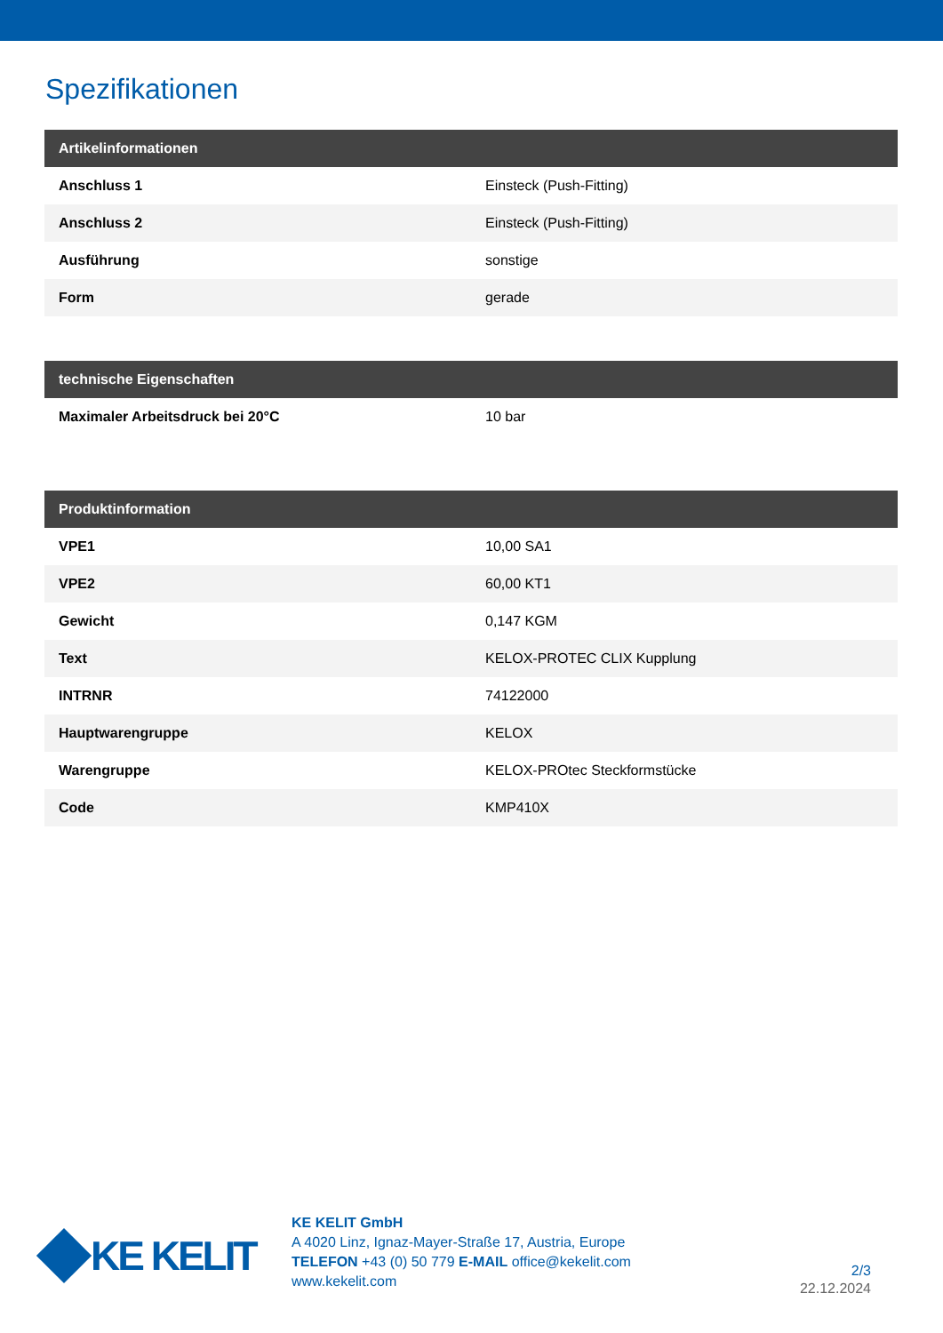Spezifikationen
| Artikelinformationen | |
| --- | --- |
| Anschluss 1 | Einsteck (Push-Fitting) |
| Anschluss 2 | Einsteck (Push-Fitting) |
| Ausführung | sonstige |
| Form | gerade |
| technische Eigenschaften | |
| --- | --- |
| Maximaler Arbeitsdruck bei 20°C | 10 bar |
| Produktinformation | |
| --- | --- |
| VPE1 | 10,00 SA1 |
| VPE2 | 60,00 KT1 |
| Gewicht | 0,147 KGM |
| Text | KELOX-PROTEC CLIX Kupplung |
| INTRNR | 74122000 |
| Hauptwarengruppe | KELOX |
| Warengruppe | KELOX-PROtec Steckformstücke |
| Code | KMP410X |
KE KELIT
KE KELIT GmbH
A 4020 Linz, Ignaz-Mayer-Straße 17, Austria, Europe
TELEFON +43 (0) 50 779 E-MAIL office@kekelit.com
www.kekelit.com
2/3
22.12.2024